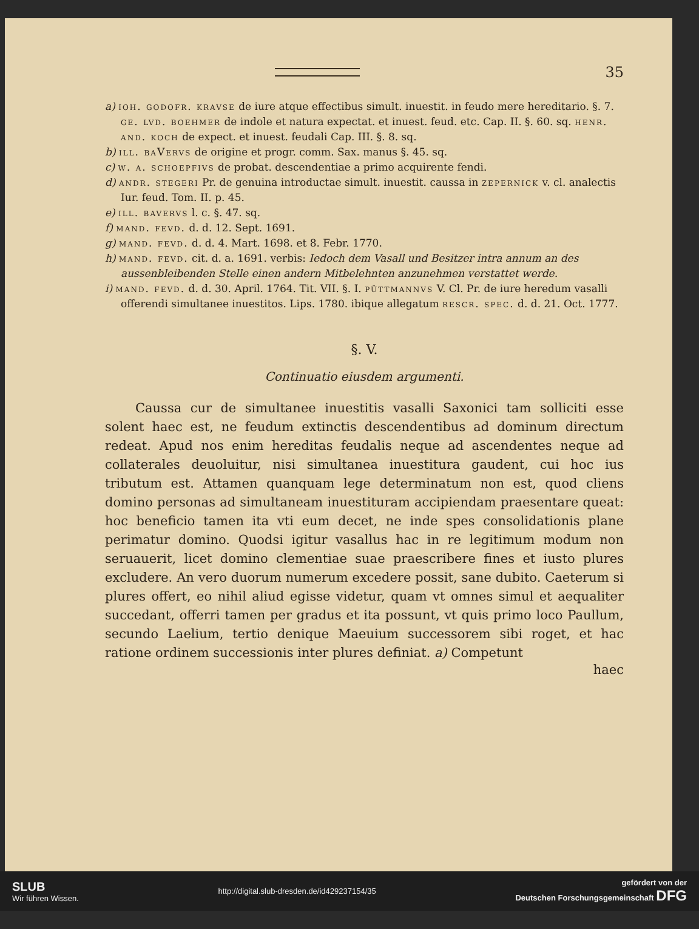35
a) ioh. godofr. kravse de iure atque effectibus simult. inuestit. in feudo mere hereditario. §. 7. ge. lvd. boehmer de indole et natura expectat. et inuest. feud. etc. Cap. II. §. 60. sq. henr. and. koch de expect. et inuest. feudali Cap. III. §. 8. sq.
b) ill. baVervs de origine et progr. comm. Sax. manus §. 45. sq.
c) w. a. schoepfivs de probat. descendentiae a primo acquirente fendi.
d) andr. stegeri Pr. de genuina introductae simult. inuestit. caussa in zepernick v. cl. analectis Iur. feud. Tom. II. p. 45.
e) ill. bavervs l. c. §. 47. sq.
f) mand. fevd. d. d. 12. Sept. 1691.
g) mand. fevd. d. d. 4. Mart. 1698. et 8. Febr. 1770.
h) mand. fevd. cit. d. a. 1691. verbis: Iedoch dem Vasall und Besitzer intra annum an des aussenbleibenden Stelle einen andern Mitbelehnten anzunehmen verstattet werde.
i) mand. fevd. d. d. 30. April. 1764. Tit. VII. §. I. püttmannvs V. Cl. Pr. de iure heredum vasalli offerendi simultanee inuestitos. Lips. 1780. ibique allegatum rescr. spec. d. d. 21. Oct. 1777.
§. V.
Continuatio eiusdem argumenti.
Caussa cur de simultanee inuestitis vasalli Saxonici tam solliciti esse solent haec est, ne feudum extinctis descendentibus ad dominum directum redeat. Apud nos enim hereditas feudalis neque ad ascendentes neque ad collaterales deuoluitur, nisi simultanea inuestitura gaudent, cui hoc ius tributum est. Attamen quanquam lege determinatum non est, quod cliens domino personas ad simultaneam inuestituram accipiendam praesentare queat: hoc beneficio tamen ita vti eum decet, ne inde spes consolidationis plane perimatur domino. Quodsi igitur vasallus hac in re legitimum modum non seruauerit, licet domino clementiae suae praescribere fines et iusto plures excludere. An vero duorum numerum excedere possit, sane dubito. Caeterum si plures offert, eo nihil aliud egisse videtur, quam vt omnes simul et aequaliter succedant, offerri tamen per gradus et ita possunt, vt quis primo loco Paullum, secundo Laelium, tertio denique Maeuium successorem sibi roget, et hac ratione ordinem successionis inter plures definiat. a) Competunt
haec
SLUB
Wir führen Wissen.
http://digital.slub-dresden.de/id429237154/35
gefördert von der
Deutschen Forschungsgemeinschaft DFG